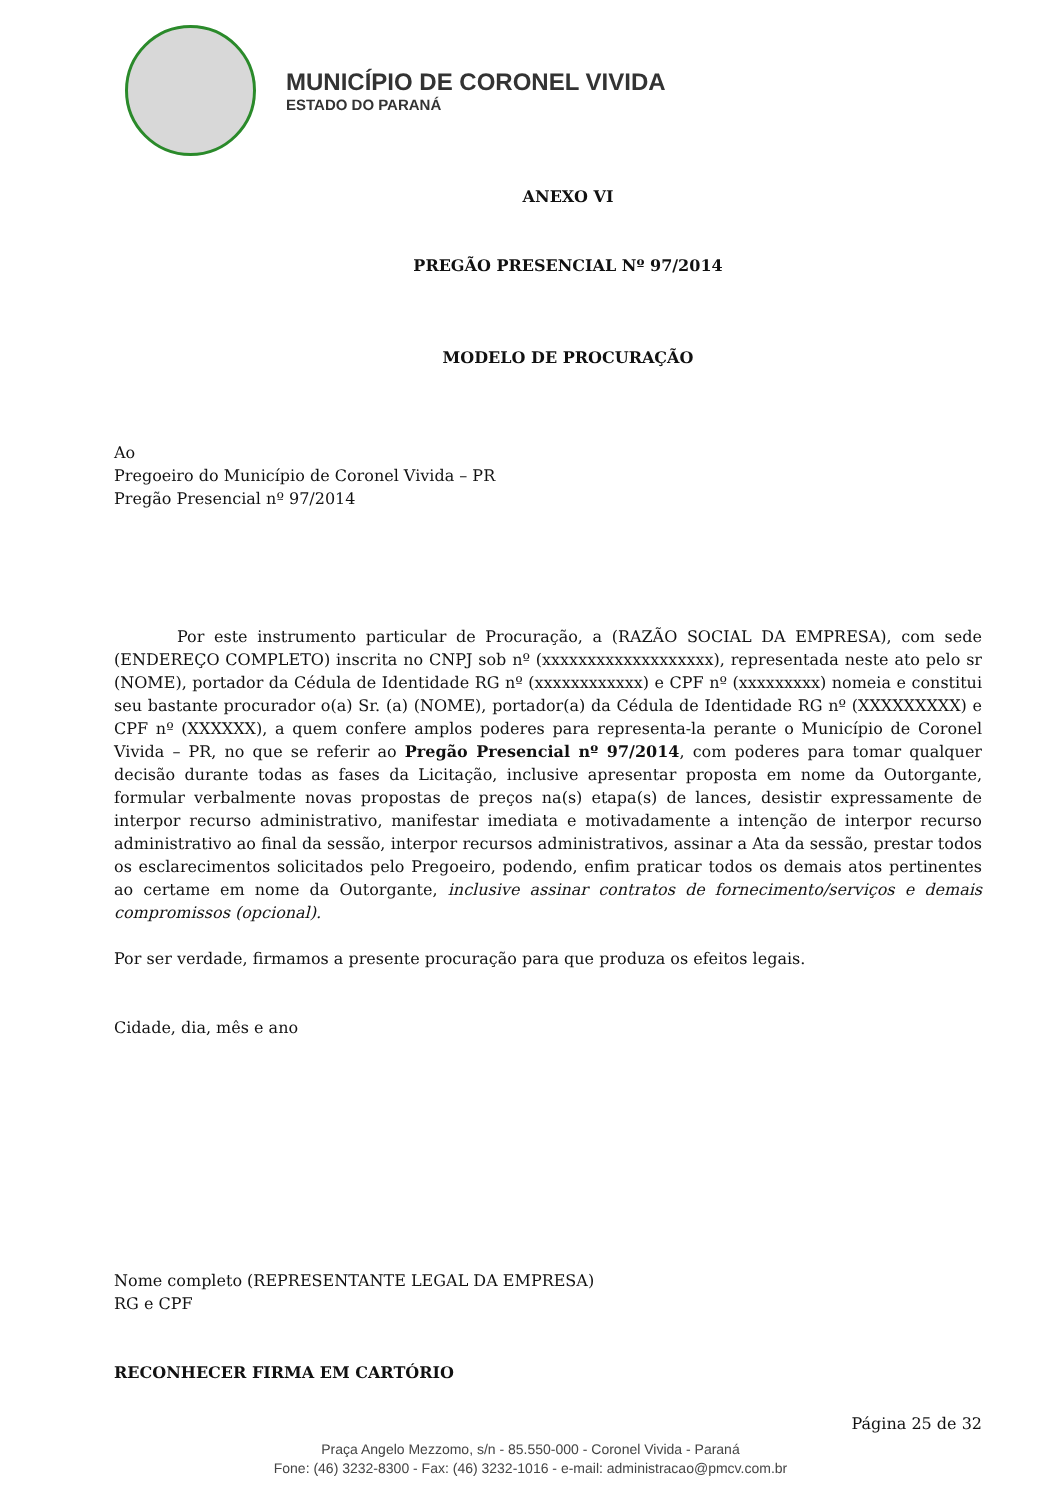MUNICÍPIO DE CORONEL VIVIDA
ESTADO DO PARANÁ
ANEXO VI
PREGÃO PRESENCIAL Nº 97/2014
MODELO DE PROCURAÇÃO
Ao
Pregoeiro do Município de Coronel Vivida – PR
Pregão Presencial nº 97/2014
Por este instrumento particular de Procuração, a (RAZÃO SOCIAL DA EMPRESA), com sede (ENDEREÇO COMPLETO) inscrita no CNPJ sob nº (xxxxxxxxxxxxxxxxxxx), representada neste ato pelo sr (NOME), portador da Cédula de Identidade RG nº (xxxxxxxxxxxx) e CPF nº (xxxxxxxxx) nomeia e constitui seu bastante procurador o(a) Sr. (a) (NOME), portador(a) da Cédula de Identidade RG nº (XXXXXXXXX) e CPF nº (XXXXXX), a quem confere amplos poderes para representa-la perante o Município de Coronel Vivida – PR, no que se referir ao Pregão Presencial nº 97/2014, com poderes para tomar qualquer decisão durante todas as fases da Licitação, inclusive apresentar proposta em nome da Outorgante, formular verbalmente novas propostas de preços na(s) etapa(s) de lances, desistir expressamente de interpor recurso administrativo, manifestar imediata e motivadamente a intenção de interpor recurso administrativo ao final da sessão, interpor recursos administrativos, assinar a Ata da sessão, prestar todos os esclarecimentos solicitados pelo Pregoeiro, podendo, enfim praticar todos os demais atos pertinentes ao certame em nome da Outorgante, inclusive assinar contratos de fornecimento/serviços e demais compromissos (opcional).
Por ser verdade, firmamos a presente procuração para que produza os efeitos legais.
Cidade, dia, mês e ano
Nome completo (REPRESENTANTE LEGAL DA EMPRESA)
RG e CPF
RECONHECER FIRMA EM CARTÓRIO
Página 25 de 32
Praça Angelo Mezzomo, s/n - 85.550-000 - Coronel Vivida - Paraná
Fone: (46) 3232-8300 - Fax: (46) 3232-1016 - e-mail: administracao@pmcv.com.br